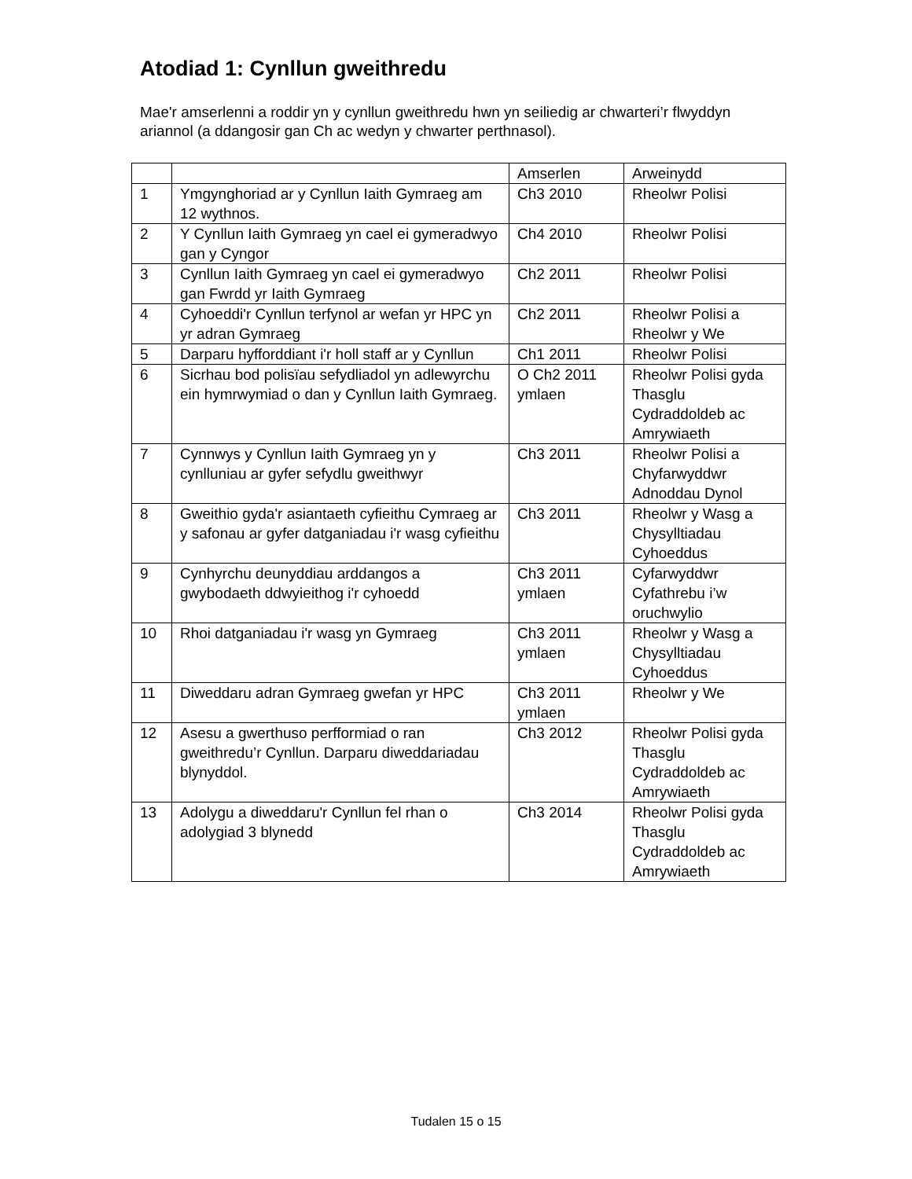Atodiad 1: Cynllun gweithredu
Mae'r amserlenni a roddir yn y cynllun gweithredu hwn yn seiliedig ar chwarteri’r flwyddyn ariannol (a ddangosir gan Ch ac wedyn y chwarter perthnasol).
| | | Amserlen | Arweinydd |
| 1 | Ymgynghoriad ar y Cynllun Iaith Gymraeg am 12 wythnos. | Ch3 2010 | Rheolwr Polisi |
| 2 | Y Cynllun Iaith Gymraeg yn cael ei gymeradwyo gan y Cyngor | Ch4 2010 | Rheolwr Polisi |
| 3 | Cynllun Iaith Gymraeg yn cael ei gymeradwyo gan Fwrdd yr Iaith Gymraeg | Ch2 2011 | Rheolwr Polisi |
| 4 | Cyhoeddi'r Cynllun terfynol ar wefan yr HPC yn yr adran Gymraeg | Ch2 2011 | Rheolwr Polisi a Rheolwr y We |
| 5 | Darparu hyfforddiant i'r holl staff ar y Cynllun | Ch1 2011 | Rheolwr Polisi |
| 6 | Sicrhau bod polisïau sefydliadol yn adlewyrchu ein hymrwymiad o dan y Cynllun Iaith Gymraeg. | O Ch2 2011 ymlaen | Rheolwr Polisi gyda Thasglu Cydraddoldeb ac Amrywiaeth |
| 7 | Cynnwys y Cynllun Iaith Gymraeg yn y cynlluniau ar gyfer sefydlu gweithwyr | Ch3 2011 | Rheolwr Polisi a Chyfarwyddwr Adnoddau Dynol |
| 8 | Gweithio gyda'r asiantaeth cyfieithu Cymraeg ar y safonau ar gyfer datganiadau i'r wasg cyfieithu | Ch3 2011 | Rheolwr y Wasg a Chysylltiadau Cyhoeddus |
| 9 | Cynhyrchu deunyddiau arddangos a gwybodaeth ddwyieithog i'r cyhoedd | Ch3 2011 ymlaen | Cyfarwyddwr Cyfathrebu i’w oruchwylio |
| 10 | Rhoi datganiadau i'r wasg yn Gymraeg | Ch3 2011 ymlaen | Rheolwr y Wasg a Chysylltiadau Cyhoeddus |
| 11 | Diweddaru adran Gymraeg gwefan yr HPC | Ch3 2011 ymlaen | Rheolwr y We |
| 12 | Asesu a gwerthuso perfformiad o ran gweithredu’r Cynllun. Darparu diweddariadau blynyddol. | Ch3 2012 | Rheolwr Polisi gyda Thasglu Cydraddoldeb ac Amrywiaeth |
| 13 | Adolygu a diweddaru'r Cynllun fel rhan o adolygiad 3 blynedd | Ch3 2014 | Rheolwr Polisi gyda Thasglu Cydraddoldeb ac Amrywiaeth |
Tudalen 15 o 15